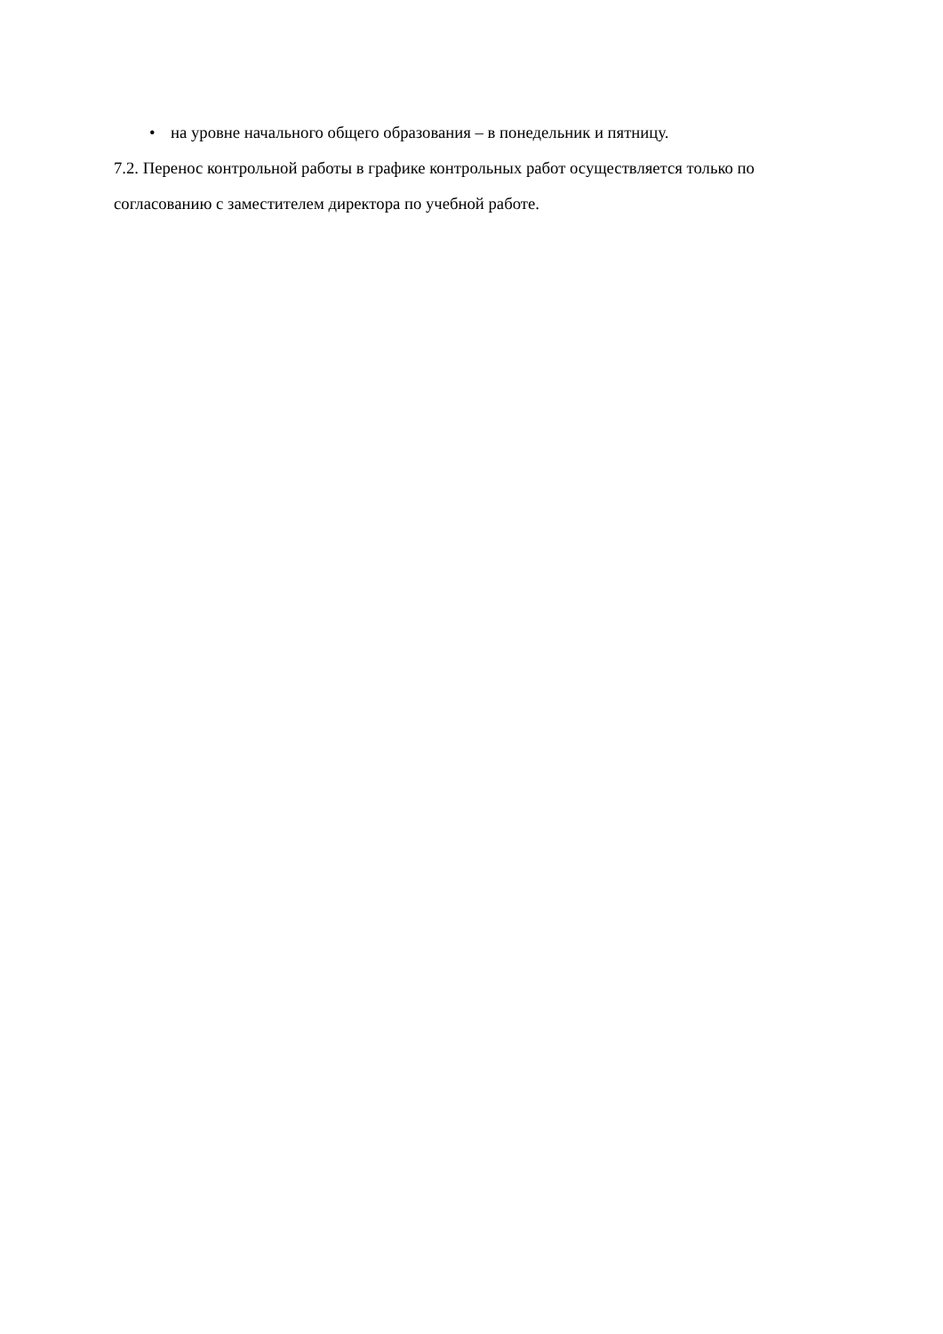• на уровне начального общего образования – в понедельник и пятницу.
7.2. Перенос контрольной работы в графике контрольных работ осуществляется только по согласованию с заместителем директора по учебной работе.